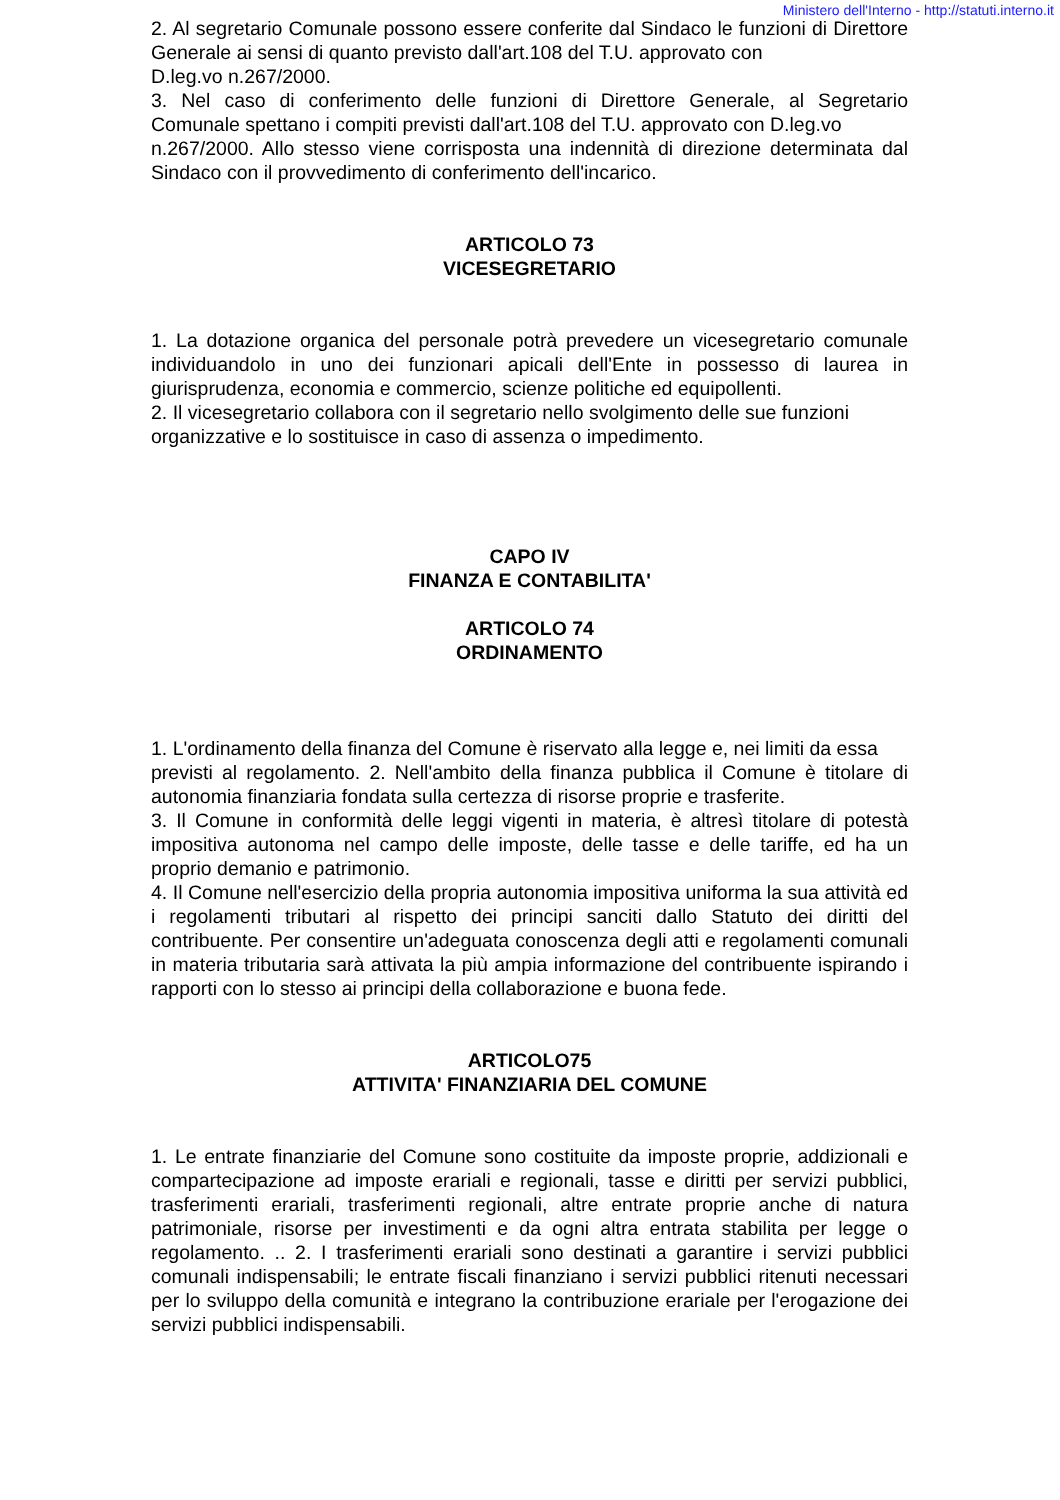Ministero dell'Interno - http://statuti.interno.it
2. Al segretario Comunale possono essere conferite dal Sindaco le funzioni di Direttore Generale ai sensi di quanto previsto dall'art.108 del T.U. approvato con
D.leg.vo n.267/2000.
3. Nel caso di conferimento delle funzioni di Direttore Generale, al Segretario Comunale spettano i compiti previsti dall'art.108 del T.U. approvato con D.leg.vo
n.267/2000. Allo stesso viene corrisposta una indennità di direzione determinata dal Sindaco con il provvedimento di conferimento dell'incarico.
ARTICOLO 73
VICESEGRETARIO
1. La dotazione organica del personale potrà prevedere un vicesegretario comunale individuandolo in uno dei funzionari apicali dell'Ente in possesso di laurea in giurisprudenza, economia e commercio, scienze politiche ed equipollenti.
2. Il vicesegretario collabora con il segretario nello svolgimento delle sue funzioni
organizzative e lo sostituisce in caso di assenza o impedimento.
CAPO IV
FINANZA E CONTABILITA'
ARTICOLO 74
ORDINAMENTO
1. L'ordinamento della finanza del Comune è riservato alla legge e, nei limiti da essa
previsti al regolamento. 2. Nell'ambito della finanza pubblica il Comune è titolare di autonomia finanziaria fondata sulla certezza di risorse proprie e trasferite.
3. Il Comune in conformità delle leggi vigenti in materia, è altresì titolare di potestà impositiva autonoma nel campo delle imposte, delle tasse e delle tariffe, ed ha un proprio demanio e patrimonio.
4. Il Comune nell'esercizio della propria autonomia impositiva uniforma la sua attività ed i regolamenti tributari al rispetto dei principi sanciti dallo Statuto dei diritti del contribuente. Per consentire un'adeguata conoscenza degli atti e regolamenti comunali in materia tributaria sarà attivata la più ampia informazione del contribuente ispirando i rapporti con lo stesso ai principi della collaborazione e buona fede.
ARTICOLO75
ATTIVITA' FINANZIARIA DEL COMUNE
1. Le entrate finanziarie del Comune sono costituite da imposte proprie, addizionali e compartecipazione ad imposte erariali e regionali, tasse e diritti per servizi pubblici, trasferimenti erariali, trasferimenti regionali, altre entrate proprie anche di natura patrimoniale, risorse per investimenti e da ogni altra entrata stabilita per legge o regolamento. .. 2. I trasferimenti erariali sono destinati a garantire i servizi pubblici comunali indispensabili; le entrate fiscali finanziano i servizi pubblici ritenuti necessari per lo sviluppo della comunità e integrano la contribuzione erariale per l'erogazione dei servizi pubblici indispensabili.